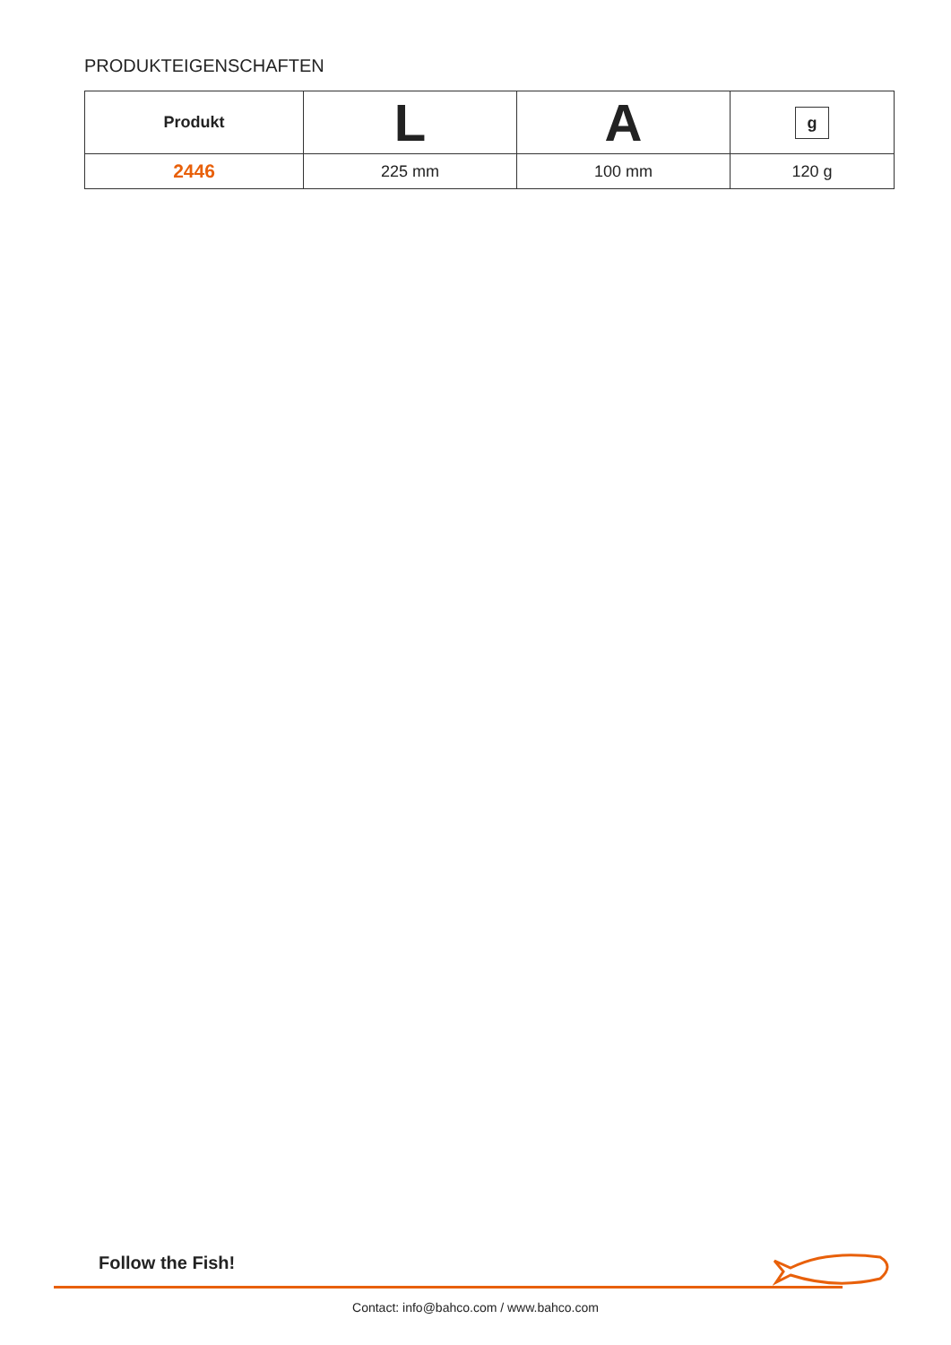PRODUKTEIGENSCHAFTEN
| Produkt | L | A | g |
| --- | --- | --- | --- |
| 2446 | 225 mm | 100 mm | 120 g |
Follow the Fish!
Contact: info@bahco.com / www.bahco.com